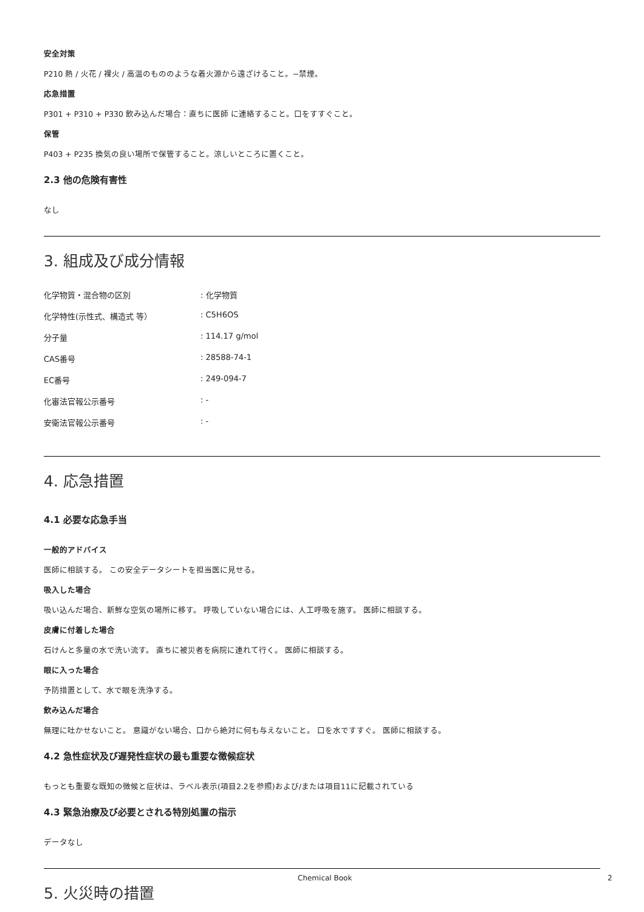安全対策
P210 熱 / 火花 / 裸火 / 高温のもののような着火源から遠ざけること。−禁煙。
応急措置
P301 + P310 + P330 飲み込んだ場合：直ちに医師 に連絡すること。口をすすぐこと。
保管
P403 + P235 換気の良い場所で保管すること。涼しいところに置くこと。
2.3 他の危険有害性
なし
3. 組成及び成分情報
| 化学物質・混合物の区別 | : 化学物質 |
| 化学特性(示性式、構造式 等） | : C5H6OS |
| 分子量 | : 114.17 g/mol |
| CAS番号 | : 28588-74-1 |
| EC番号 | : 249-094-7 |
| 化審法官報公示番号 | : - |
| 安衛法官報公示番号 | : - |
4. 応急措置
4.1 必要な応急手当
一般的アドバイス
医師に相談する。 この安全データシートを担当医に見せる。
吸入した場合
吸い込んだ場合、新鮮な空気の場所に移す。 呼吸していない場合には、人工呼吸を施す。 医師に相談する。
皮膚に付着した場合
石けんと多量の水で洗い流す。 直ちに被災者を病院に連れて行く。 医師に相談する。
眼に入った場合
予防措置として、水で眼を洗浄する。
飲み込んだ場合
無理に吐かせないこと。 意識がない場合、口から絶対に何も与えないこと。 口を水ですすぐ。 医師に相談する。
4.2 急性症状及び遅発性症状の最も重要な徴候症状
もっとも重要な既知の徴候と症状は、ラベル表示(項目2.2を参照)および/または項目11に記載されている
4.3 緊急治療及び必要とされる特別処置の指示
データなし
5. 火災時の措置
Chemical Book 2